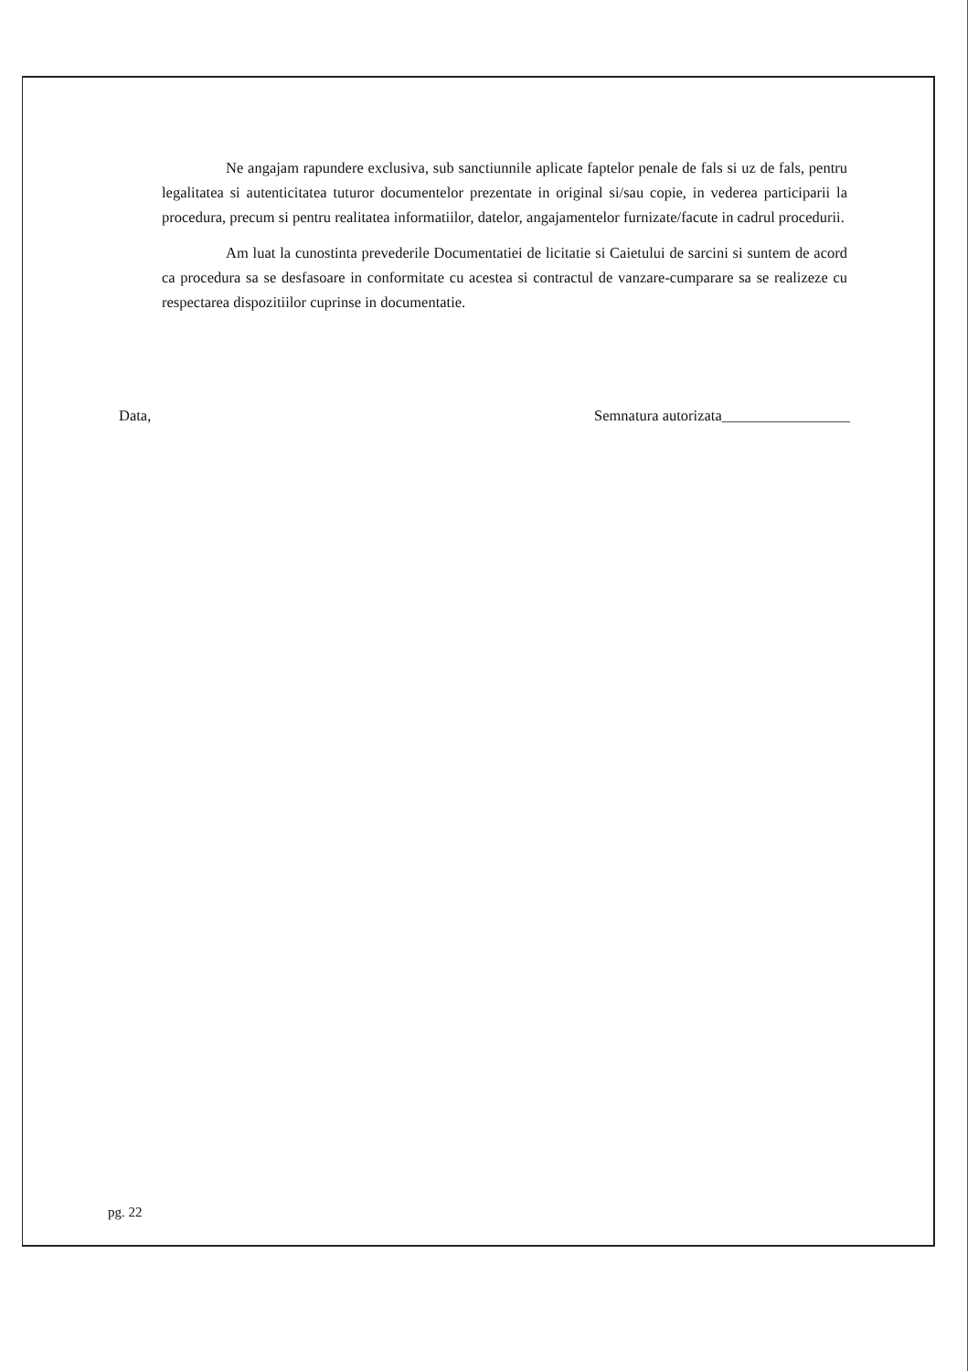Ne angajam rapundere exclusiva, sub sanctiunnile aplicate faptelor penale de fals si uz de fals, pentru legalitatea si autenticitatea tuturor documentelor prezentate in original si/sau copie, in vederea participarii la procedura, precum si pentru realitatea informatiilor, datelor, angajamentelor furnizate/facute in cadrul procedurii.
Am luat la cunostinta prevederile Documentatiei de licitatie si Caietului de sarcini si suntem de acord ca procedura sa se desfasoare in conformitate cu acestea si contractul de vanzare-cumparare sa se realizeze cu respectarea dispozitiilor cuprinse in documentatie.
Data, Semnatura autorizata_________________
pg. 22